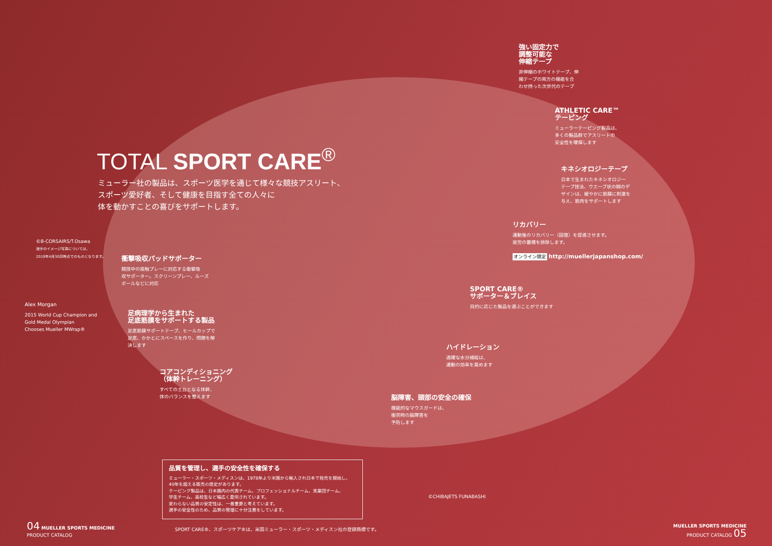TOTAL SPORT CARE<sup>®</sup>
ミューラー社の製品は、スポーツ医学を通じて様々な競技アスリート、
スポーツ愛好者、そして健康を目指す全ての人々に
体を動かすことの喜びをサポートします。
©B-CORSAIRS/T.Osawa
選手のイメージ写真については、
2019年4月30日時点でのものとなります。
衝撃吸収パッドサポーター
競技中の接触プレーに対応する衝撃吸
収サポーター。スクリーンプレー、ルーズ
ボールなどに対応
Alex Morgan
2015 World Cup Champion and
Gold Medal Olympian
Chooses Mueller MWrap®
足病理学から生まれた
足底筋膜をサポートする製品
足底筋膜サポートテープ、ヒールカップで
足底、かかとにスペースを作り、問題を解
決します
コアコンディショニング
（体幹トレーニング）
すべての土台となる体幹、
体のバランスを整えます
品質を管理し、選手の安全性を確保する
ミューラー・スポーツ・メディスンは、1978年より米国から輸入され日本で発売を開始し、
40年を超える販売の歴史があります。
テーピング製品は、日本国内の代表チーム、プロフェッショナルチーム、実業団チーム、
学生チーム、高校生など幅広く愛用されています。
変わらない品質の安定性は、一番重要と考えています。
選手の安全性のため、品質の管理に十分注意をしています。
04 MUELLER SPORTS MEDICINE
PRODUCT CATALOG
SPORT CARE®、スポーツケア®は、米国ミューラー・スポーツ・メディスン社の登録商標です。
強い固定力で
調整可能な
伸縮テープ
非伸縮のホワイトテープ、伸
縮テープの両方の機能を合
わせ持った次世代のテープ
ATHLETIC CARE™
テーピング
ミューラーテーピング製品は、
多くの製品群でアスリートの
安全性を確保します
キネシオロジーテープ
日本で生まれたキネシオロジー
テープ技法、ウエーブ状の糊のデ
ザインは、緩やかに筋膜に刺激を
与え、筋肉をサポートします
リカバリー
運動後のリカバリー（回復）を促進させます。
疲労の蓄積を排除します。
オンライン限定 http://muellerjapanshop.com/
SPORT CARE®
サポーター＆ブレイス
目的に応じた製品を選ぶことができます
ハイドレーション
適確な水分補給は、
運動の効率を高めます
脳障害、頭部の安全の確保
機能的なマウスガードは、
衝突時の脳障害を
予防します
©CHIBAJETS FUNABASHI
MUELLER SPORTS MEDICINE
PRODUCT CATALOG 05